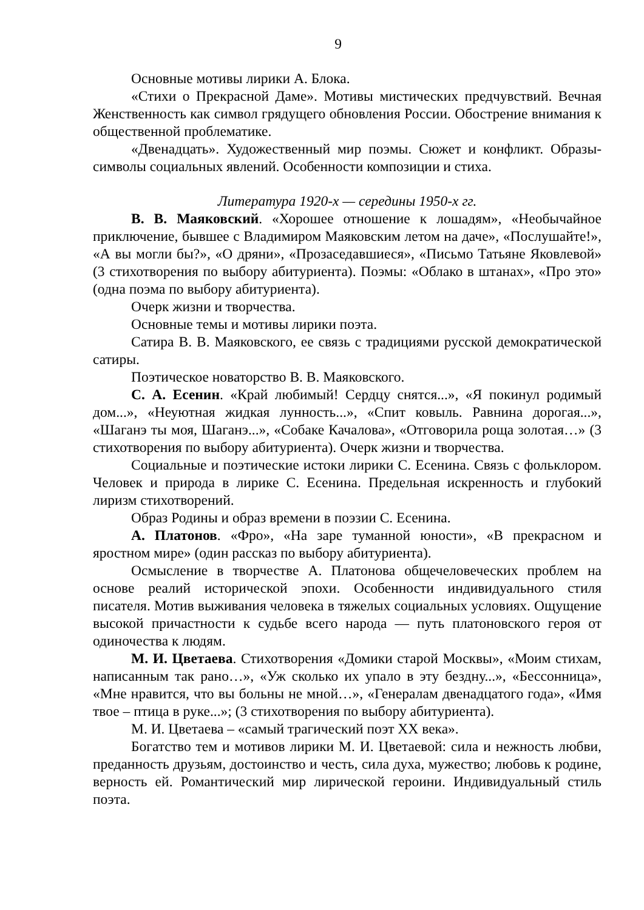9
Основные мотивы лирики А. Блока.
«Стихи о Прекрасной Даме». Мотивы мистических предчувствий. Вечная Женственность как символ грядущего обновления России. Обострение внимания к общественной проблематике.
«Двенадцать». Художественный мир поэмы. Сюжет и конфликт. Образы-символы социальных явлений. Особенности композиции и стиха.
Литература 1920-х — середины 1950-х гг.
В. В. Маяковский. «Хорошее отношение к лошадям», «Необычайное приключение, бывшее с Владимиром Маяковским летом на даче», «Послушайте!», «А вы могли бы?», «О дряни», «Прозаседавшиеся», «Письмо Татьяне Яковлевой» (3 стихотворения по выбору абитуриента). Поэмы: «Облако в штанах», «Про это» (одна поэма по выбору абитуриента).
Очерк жизни и творчества.
Основные темы и мотивы лирики поэта.
Сатира В. В. Маяковского, ее связь с традициями русской демократической сатиры.
Поэтическое новаторство В. В. Маяковского.
С. А. Есенин. «Край любимый! Сердцу снятся...», «Я покинул родимый дом...», «Неуютная жидкая лунность...», «Спит ковыль. Равнина дорогая...», «Шаганэ ты моя, Шаганэ...», «Собаке Качалова», «Отговорила роща золотая…» (3 стихотворения по выбору абитуриента). Очерк жизни и творчества.
Социальные и поэтические истоки лирики С. Есенина. Связь с фольклором. Человек и природа в лирике С. Есенина. Предельная искренность и глубокий лиризм стихотворений.
Образ Родины и образ времени в поэзии С. Есенина.
А. Платонов. «Фро», «На заре туманной юности», «В прекрасном и яростном мире» (один рассказ по выбору абитуриента).
Осмысление в творчестве А. Платонова общечеловеческих проблем на основе реалий исторической эпохи. Особенности индивидуального стиля писателя. Мотив выживания человека в тяжелых социальных условиях. Ощущение высокой причастности к судьбе всего народа — путь платоновского героя от одиночества к людям.
М. И. Цветаева. Стихотворения «Домики старой Москвы», «Моим стихам, написанным так рано…», «Уж сколько их упало в эту бездну...», «Бессонница», «Мне нравится, что вы больны не мной…», «Генералам двенадцатого года», «Имя твое – птица в руке...»; (3 стихотворения по выбору абитуриента).
М. И. Цветаева – «самый трагический поэт XX века».
Богатство тем и мотивов лирики М. И. Цветаевой: сила и нежность любви, преданность друзьям, достоинство и честь, сила духа, мужество; любовь к родине, верность ей. Романтический мир лирической героини. Индивидуальный стиль поэта.